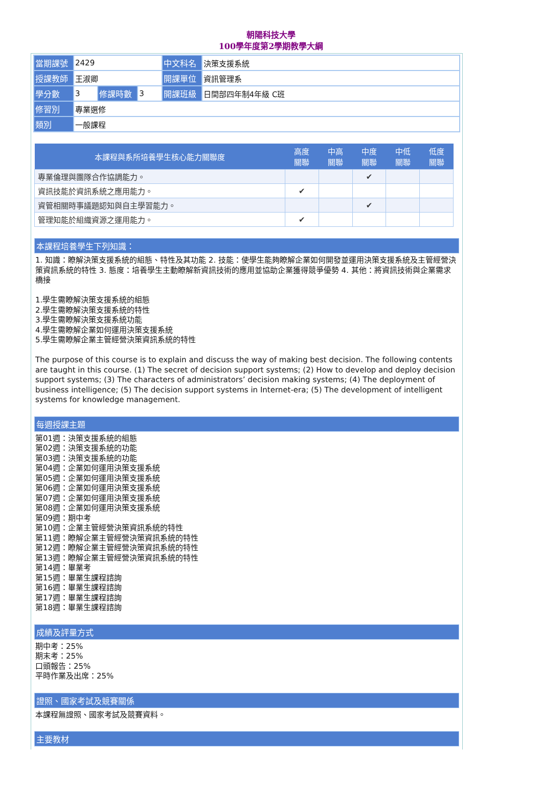朝陽科技大學
100學年度第2學期教學大綱
| 當期課號 | 2429 | | | 中文科名 | 決策支援系統 |
| 授課教師 | 王淑卿 | | | 開課單位 | 資訊管理系 |
| 學分數 | 3 | 修課時數 | 3 | 開課班級 | 日間部四年制4年級 C班 |
| 修習別 | 專業選修 | | | | |
| 類別 | 一般課程 | | | | |
| 本課程與系所培養學生核心能力關聯度 | 高度 關聯 | 中高 關聯 | 中度 關聯 | 中低 關聯 | 低度 關聯 |
| --- | --- | --- | --- | --- | --- |
| 專業倫理與團隊合作協調能力。 | | | ✔ | | |
| 資訊技能於資訊系統之應用能力。 | ✔ | | | | |
| 資管相關時事議題認知與自主學習能力。 | | | ✔ | | |
| 管理知能於組織資源之運用能力。 | ✔ | | | | |
本課程培養學生下列知識：
1. 知識：瞭解決策支援系統的組態、特性及其功能 2. 技能：使學生能夠瞭解企業如何開發並運用決策支援系統及主管經營決策資訊系統的特性 3. 態度：培養學生主動瞭解新資訊技術的應用並協助企業獲得競爭優勢 4. 其他：將資訊技術與企業需求橋接
1.學生需瞭解決策支援系統的組態
2.學生需瞭解決策支援系統的特性
3.學生需瞭解決策支援系統功能
4.學生需瞭解企業如何運用決策支援系統
5.學生需瞭解企業主管經營決策資訊系統的特性
The purpose of this course is to explain and discuss the way of making best decision. The following contents are taught in this course. (1) The secret of decision support systems; (2) How to develop and deploy decision support systems; (3) The characters of administrators’ decision making systems; (4) The deployment of business intelligence; (5) The decision support systems in Internet-era; (5) The development of intelligent systems for knowledge management.
每週授課主題
第01週：決策支援系統的組態
第02週：決策支援系統的功能
第03週：決策支援系統的功能
第04週：企業如何運用決策支援系統
第05週：企業如何運用決策支援系統
第06週：企業如何運用決策支援系統
第07週：企業如何運用決策支援系統
第08週：企業如何運用決策支援系統
第09週：期中考
第10週：企業主管經營決策資訊系統的特性
第11週：瞭解企業主管經營決策資訊系統的特性
第12週：瞭解企業主管經營決策資訊系統的特性
第13週：瞭解企業主管經營決策資訊系統的特性
第14週：畢業考
第15週：畢業生課程諮詢
第16週：畢業生課程諮詢
第17週：畢業生課程諮詢
第18週：畢業生課程諮詢
成績及評量方式
期中考：25%
期末考：25%
口頭報告：25%
平時作業及出席：25%
證照、國家考試及競賽關係
本課程無證照、國家考試及競賽資料。
主要教材